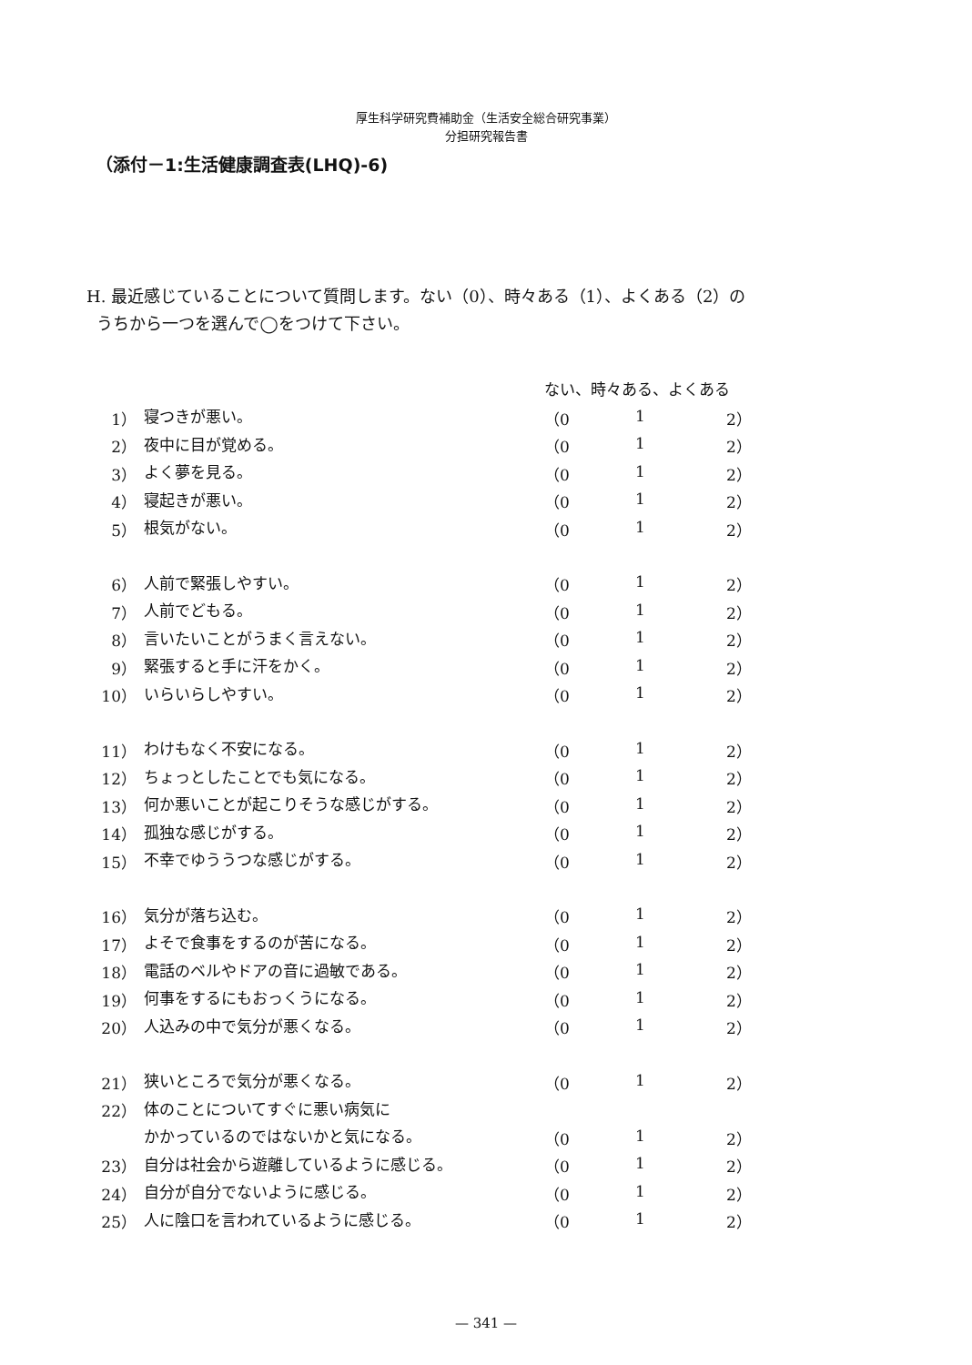厚生科学研究費補助金（生活安全総合研究事業）
分担研究報告書
（添付－1:生活健康調査表(LHQ)-6)
H. 最近感じていることについて質問します。ない（0）、時々ある（1）、よくある（2）の
うちから一つを選んで◯をつけて下さい。
| | | ない、時々ある、よくある | | |
| 1） | 寝つきが悪い。 | （0 | 1 | 2） |
| 2） | 夜中に目が覚める。 | （0 | 1 | 2） |
| 3） | よく夢を見る。 | （0 | 1 | 2） |
| 4） | 寝起きが悪い。 | （0 | 1 | 2） |
| 5） | 根気がない。 | （0 | 1 | 2） |
| 6） | 人前で緊張しやすい。 | （0 | 1 | 2） |
| 7） | 人前でどもる。 | （0 | 1 | 2） |
| 8） | 言いたいことがうまく言えない。 | （0 | 1 | 2） |
| 9） | 緊張すると手に汗をかく。 | （0 | 1 | 2） |
| 10） | いらいらしやすい。 | （0 | 1 | 2） |
| 11） | わけもなく不安になる。 | （0 | 1 | 2） |
| 12） | ちょっとしたことでも気になる。 | （0 | 1 | 2） |
| 13） | 何か悪いことが起こりそうな感じがする。 | （0 | 1 | 2） |
| 14） | 孤独な感じがする。 | （0 | 1 | 2） |
| 15） | 不幸でゆううつな感じがする。 | （0 | 1 | 2） |
| 16） | 気分が落ち込む。 | （0 | 1 | 2） |
| 17） | よそで食事をするのが苦になる。 | （0 | 1 | 2） |
| 18） | 電話のベルやドアの音に過敏である。 | （0 | 1 | 2） |
| 19） | 何事をするにもおっくうになる。 | （0 | 1 | 2） |
| 20） | 人込みの中で気分が悪くなる。 | （0 | 1 | 2） |
| 21） | 狭いところで気分が悪くなる。 | （0 | 1 | 2） |
| 22） | 体のことについてすぐに悪い病気に | | | |
| | かかっているのではないかと気になる。 | （0 | 1 | 2） |
| 23） | 自分は社会から遊離しているように感じる。 | （0 | 1 | 2） |
| 24） | 自分が自分でないように感じる。 | （0 | 1 | 2） |
| 25） | 人に陰口を言われているように感じる。 | （0 | 1 | 2） |
— 341 —